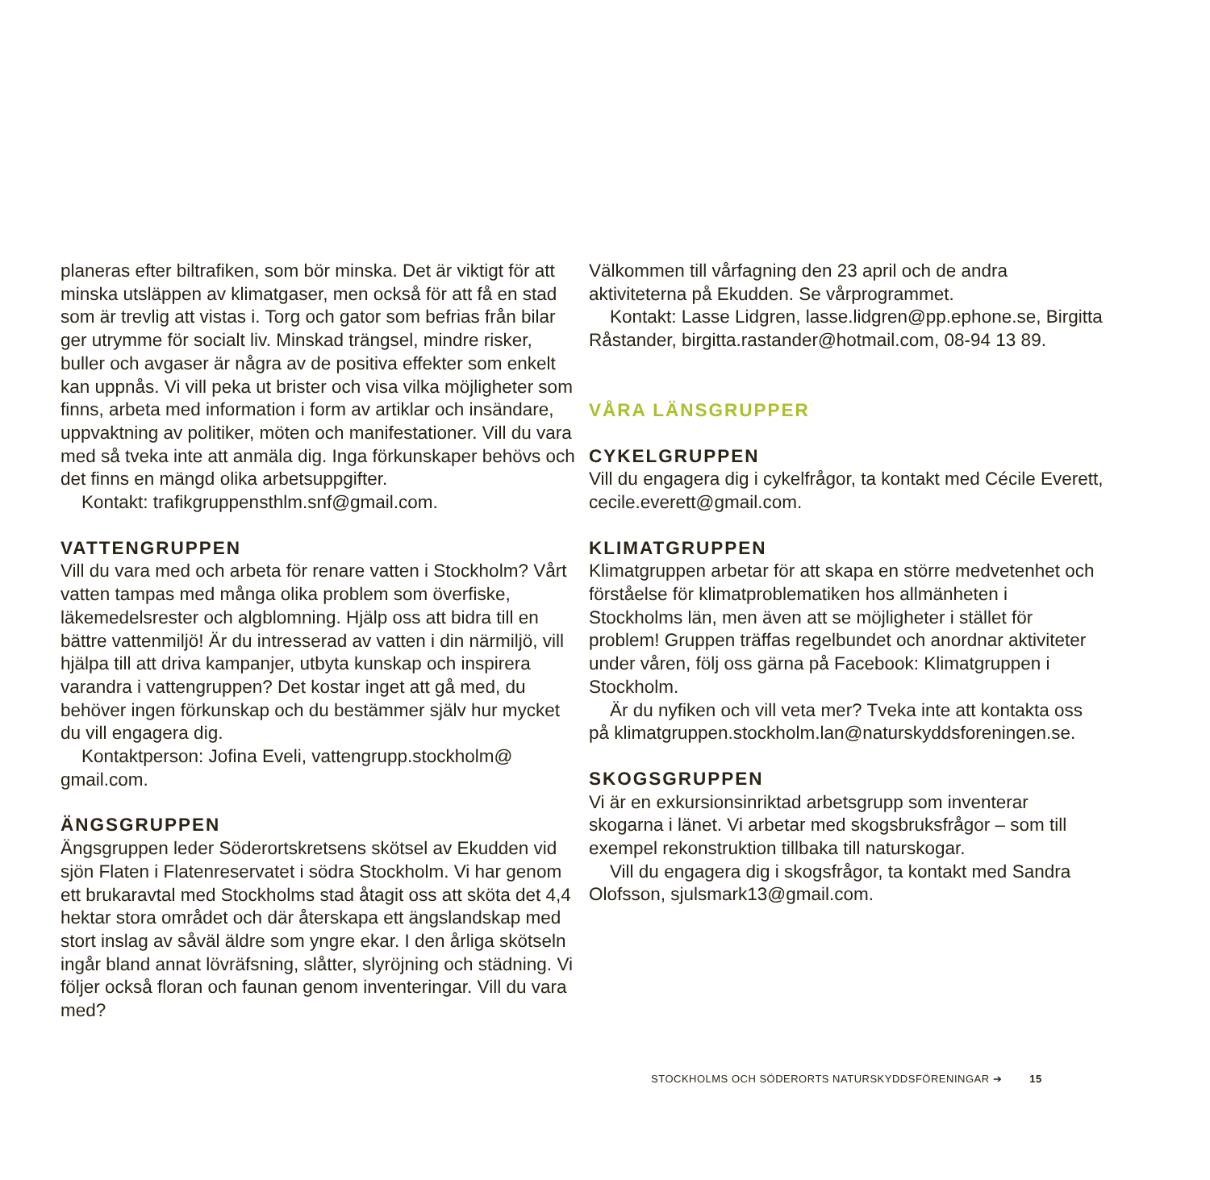planeras efter biltrafiken, som bör minska. Det är viktigt för att minska utsläppen av klimatgaser, men också för att få en stad som är trevlig att vistas i. Torg och gator som befrias från bilar ger utrymme för socialt liv. Minskad trängsel, mindre risker, buller och avgaser är några av de positiva effekter som enkelt kan uppnås. Vi vill peka ut brister och visa vilka möjligheter som finns, arbeta med information i form av artiklar och insändare, uppvaktning av politiker, möten och manifestationer. Vill du vara med så tveka inte att anmäla dig. Inga förkunskaper behövs och det finns en mängd olika arbetsuppgifter.
Kontakt: trafikgruppensthlm.snf@gmail.com.
VATTENGRUPPEN
Vill du vara med och arbeta för renare vatten i Stockholm? Vårt vatten tampas med många olika problem som överfiske, läkemedelsrester och algblomning. Hjälp oss att bidra till en bättre vattenmiljö! Är du intresserad av vatten i din närmiljö, vill hjälpa till att driva kampanjer, utbyta kunskap och inspirera varandra i vattengruppen? Det kostar inget att gå med, du behöver ingen förkunskap och du bestämmer själv hur mycket du vill engagera dig.
Kontaktperson: Jofina Eveli, vattengrupp.stockholm@ gmail.com.
ÄNGSGRUPPEN
Ängsgruppen leder Söderortskretsens skötsel av Ekudden vid sjön Flaten i Flatenreservatet i södra Stockholm. Vi har genom ett brukaravtal med Stockholms stad åtagit oss att sköta det 4,4 hektar stora området och där återskapa ett ängslandskap med stort inslag av såväl äldre som yngre ekar. I den årliga skötseln ingår bland annat lövräfsning, slåtter, slyröjning och städning. Vi följer också floran och faunan genom inventeringar. Vill du vara med?
Välkommen till vårfagning den 23 april och de andra aktiviteterna på Ekudden. Se vårprogrammet.
Kontakt: Lasse Lidgren, lasse.lidgren@pp.ephone.se, Birgitta Råstander, birgitta.rastander@hotmail.com, 08-94 13 89.
VÅRA LÄNSGRUPPER
CYKELGRUPPEN
Vill du engagera dig i cykelfrågor, ta kontakt med Cécile Everett, cecile.everett@gmail.com.
KLIMATGRUPPEN
Klimatgruppen arbetar för att skapa en större medvetenhet och förståelse för klimatproblematiken hos allmänheten i Stockholms län, men även att se möjligheter i stället för problem! Gruppen träffas regelbundet och anordnar aktiviteter under våren, följ oss gärna på Facebook: Klimatgruppen i Stockholm.
Är du nyfiken och vill veta mer? Tveka inte att kontakta oss på klimatgruppen.stockholm.lan@naturskyddsforeningen.se.
SKOGSGRUPPEN
Vi är en exkursionsinriktad arbetsgrupp som inventerar skogarna i länet. Vi arbetar med skogsbruksfrågor – som till exempel rekonstruktion tillbaka till naturskogar.
Vill du engagera dig i skogsfrågor, ta kontakt med Sandra Olofsson, sjulsmark13@gmail.com.
STOCKHOLMS OCH SÖDERORTS NATURSKYDDSFÖRENINGAR ➔ 15